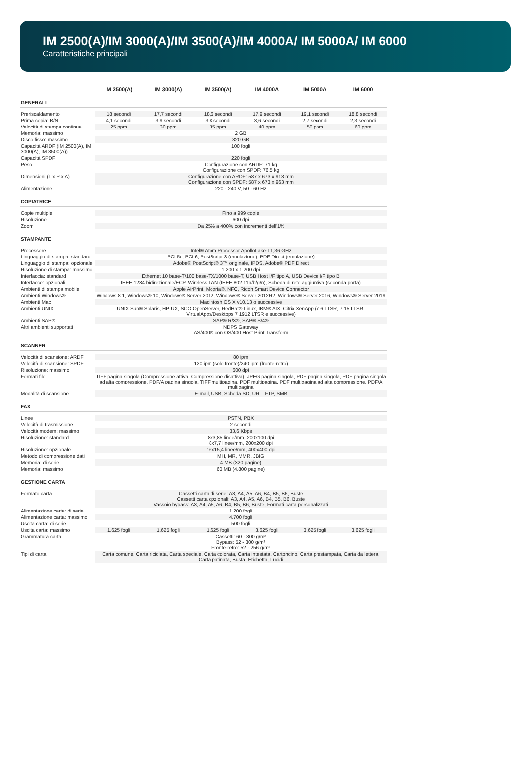IM 2500(A)/IM 3000(A)/IM 3500(A)/IM 4000A/ IM 5000A/ IM 6000
Caratteristiche principali
| | IM 2500(A) | IM 3000(A) | IM 3500(A) | IM 4000A | IM 5000A | IM 6000 |
| --- | --- | --- | --- | --- | --- | --- |
| GENERALI | | | | | | |
| Preriscaldamento | 18 secondi | 17,7 secondi | 18,6 secondi | 17,9 secondi | 19,1 secondi | 18,8 secondi |
| Prima copia: B/N | 4,1 secondi | 3,9 secondi | 3,8 secondi | 3,6 secondi | 2,7 secondi | 2,3 secondi |
| Velocità di stampa continua | 25 ppm | 30 ppm | 35 ppm | 40 ppm | 50 ppm | 60 ppm |
| Memoria: massimo | 2 GB | | | | | |
| Disco fisso: massimo | 320 GB | | | | | |
| Capacità ARDF (IM 2500(A), IM 3000(A), IM 3500(A)) | 100 fogli | | | | | |
| Capacità SPDF | 220 fogli | | | | | |
| Peso | Configurazione con ARDF: 71 kg Configurazione con SPDF: 76,5 kg | | | | | |
| Dimensioni (L x P x A) | Configurazione con ARDF: 587 x 673 x 913 mm Configurazione con SPDF: 587 x 673 x 963 mm | | | | | |
| Alimentazione | 220 - 240 V, 50 - 60 Hz | | | | | |
| COPIATRICE | | | | | | |
| Copie multiple | Fino a 999 copie | | | | | |
| Risoluzione | 600 dpi | | | | | |
| Zoom | Da 25% a 400% con incrementi dell'1% | | | | | |
| STAMPANTE | | | | | | |
| Processore | Intel® Atom Processor ApolloLake-I 1,36 GHz | | | | | |
| Linguaggio di stampa: standard | PCL5c, PCL6, PostScript 3 (emulazione), PDF Direct (emulazione) | | | | | |
| Linguaggio di stampa: opzionale | Adobe® PostScript® 3™ originale, IPDS, Adobe® PDF Direct | | | | | |
| Risoluzione di stampa: massimo | 1.200 x 1.200 dpi | | | | | |
| Interfaccia: standard | Ethernet 10 base-T/100 base-TX/1000 base-T, USB Host I/F tipo A, USB Device I/F tipo B | | | | | |
| Interfacce: opzionali | IEEE 1284 bidirezionale/ECP, Wireless LAN (IEEE 802.11a/b/g/n), Scheda di rete aggiuntiva (seconda porta) | | | | | |
| Ambienti di stampa mobile | Apple AirPrint, Mopria®, NFC, Ricoh Smart Device Connector | | | | | |
| Ambienti Windows® | Windows 8.1, Windows® 10, Windows® Server 2012, Windows® Server 2012R2, Windows® Server 2016, Windows® Server 2019 | | | | | |
| Ambienti Mac | Macintosh OS X v10.13 o successive | | | | | |
| Ambienti UNIX | UNIX Sun® Solaris, HP-UX, SCO OpenServer, RedHat® Linux, IBM® AIX, Citrix XenApp (7.6 LTSR, 7.15 LTSR, VirtualApps/Desktops 7 1912 LTSR e successive) | | | | | |
| Ambienti SAP® | SAP® R/3®, SAP® S/4® | | | | | |
| Altri ambienti supportati | NDPS Gateway AS/400® con OS/400 Host Print Transform | | | | | |
| SCANNER | | | | | | |
| Velocità di scansione: ARDF | 80 ipm | | | | | |
| Velocità di scansione: SPDF | 120 ipm (solo fronte)/240 ipm (fronte-retro) | | | | | |
| Risoluzione: massimo | 600 dpi | | | | | |
| Formati file | TIFF pagina singola (Compressione attiva, Compressione disattiva), JPEG pagina singola, PDF pagina singola, PDF pagina singola ad alta compressione, PDF/A pagina singola, TIFF multipagina, PDF multipagina, PDF multipagina ad alta compressione, PDF/A multipagina | | | | | |
| Modalità di scansione | E-mail, USB, Scheda SD, URL, FTP, SMB | | | | | |
| FAX | | | | | | |
| Linee | PSTN, PBX | | | | | |
| Velocità di trasmissione | 2 secondi | | | | | |
| Velocità modem: massimo | 33,6 Kbps | | | | | |
| Risoluzione: standard | 8x3,85 linee/mm, 200x100 dpi 8x7,7 linee/mm, 200x200 dpi | | | | | |
| Risoluzione: opzionale | 16x15,4 linee/mm, 400x400 dpi | | | | | |
| Metodo di compressione dati | MH, MR, MMR, JBIG | | | | | |
| Memoria: di serie | 4 MB (320 pagine) | | | | | |
| Memoria: massimo | 60 MB (4.800 pagine) | | | | | |
| GESTIONE CARTA | | | | | | |
| Formato carta | Cassetti carta di serie: A3, A4, A5, A6, B4, B5, B6, Buste Cassetti carta opzionali: A3, A4, A5, A6, B4, B5, B6, Buste Vassoio bypass: A3, A4, A5, A6, B4, B5, B6, Buste, Formati carta personalizzati | | | | | |
| Alimentazione carta: di serie | 1.200 fogli | | | | | |
| Alimentazione carta: massimo | 4.700 fogli | | | | | |
| Uscita carta: di serie | 500 fogli | | | | | |
| Uscita carta: massimo | 1.625 fogli | 1.625 fogli | 1.625 fogli | 3.625 fogli | 3.625 fogli | 3.625 fogli |
| Grammatura carta | Cassetti: 60 - 300 g/m² Bypass: 52 - 300 g/m² Fronte-retro: 52 - 256 g/m² | | | | | |
| Tipi di carta | Carta comune, Carta riciclata, Carta speciale, Carta colorata, Carta intestata, Cartoncino, Carta prestampata, Carta da lettera, Carta patinata, Busta, Etichetta, Lucidi | | | | | |